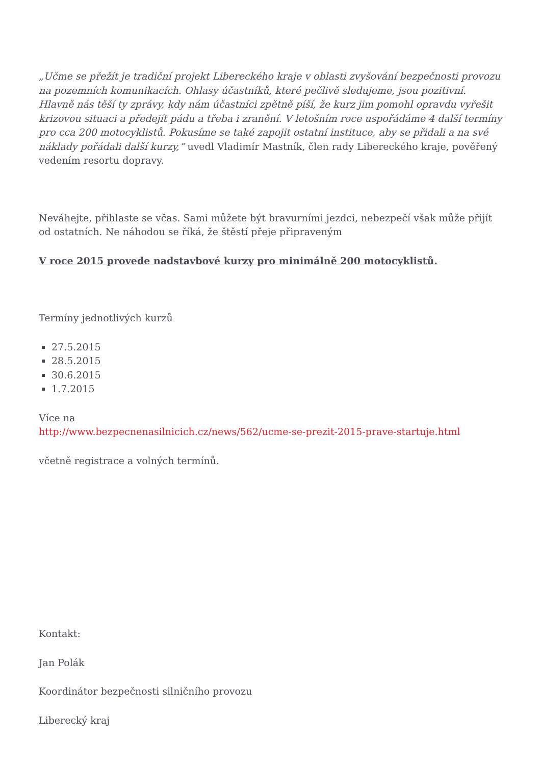„Učme se přežít je tradiční projekt Libereckého kraje v oblasti zvyšování bezpečnosti provozu na pozemních komunikacích. Ohlasy účastníků, které pečlivě sledujeme, jsou pozitivní. Hlavně nás těší ty zprávy, kdy nám účastníci zpětně píší, že kurz jim pomohl opravdu vyřešit krizovou situaci a předejít pádu a třeba i zranění. V letošním roce uspořádáme 4 další termíny pro cca 200 motocyklistů. Pokusíme se také zapojit ostatní instituce, aby se přidali a na své náklady pořádali další kurzy,“ uvedl Vladimír Mastník, člen rady Libereckého kraje, pověřený vedením resortu dopravy.
Neváhejte, přihlaste se včas. Sami můžete být bravurními jezdci, nebezpečí však může přijít od ostatních. Ne náhodou se říká, že štěstí přeje připraveným
V roce 2015 provede nadstavbové kurzy pro minimálně 200 motocyklistů.
Termíny jednotlivých kurzů
27.5.2015
28.5.2015
30.6.2015
1.7.2015
Více na
http://www.bezpecnenasilnicich.cz/news/562/ucme-se-prezit-2015-prave-startuje.html
včetně registrace a volných termínů.
Kontakt:
Jan Polák
Koordinátor bezpečnosti silničního provozu
Liberecký kraj